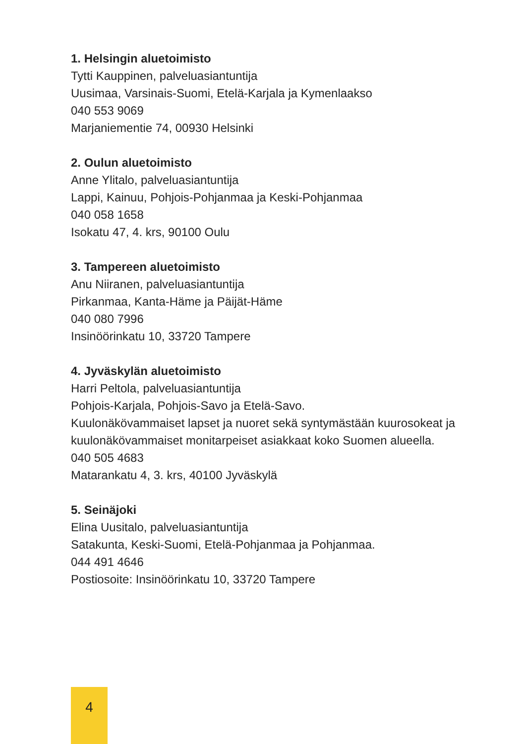1. Helsingin aluetoimisto
Tytti Kauppinen, palveluasiantuntija
Uusimaa, Varsinais-Suomi, Etelä-Karjala ja Kymenlaakso
040 553 9069
Marjaniementie 74, 00930 Helsinki
2. Oulun aluetoimisto
Anne Ylitalo, palveluasiantuntija
Lappi, Kainuu, Pohjois-Pohjanmaa ja Keski-Pohjanmaa
040 058 1658
Isokatu 47, 4. krs, 90100 Oulu
3. Tampereen aluetoimisto
Anu Niiranen, palveluasiantuntija
Pirkanmaa, Kanta-Häme ja Päijät-Häme
040 080 7996
Insinöörinkatu 10, 33720 Tampere
4. Jyväskylän aluetoimisto
Harri Peltola, palveluasiantuntija
Pohjois-Karjala, Pohjois-Savo ja Etelä-Savo.
Kuulonäkövammaiset lapset ja nuoret sekä syntymästään kuurosokeat ja kuulonäkövammaiset monitarpeiset asiakkaat koko Suomen alueella.
040 505 4683
Matarankatu 4, 3. krs, 40100 Jyväskylä
5. Seinäjoki
Elina Uusitalo, palveluasiantuntija
Satakunta, Keski-Suomi, Etelä-Pohjanmaa ja Pohjanmaa.
044 491 4646
Postiosoite: Insinöörinkatu 10, 33720 Tampere
4